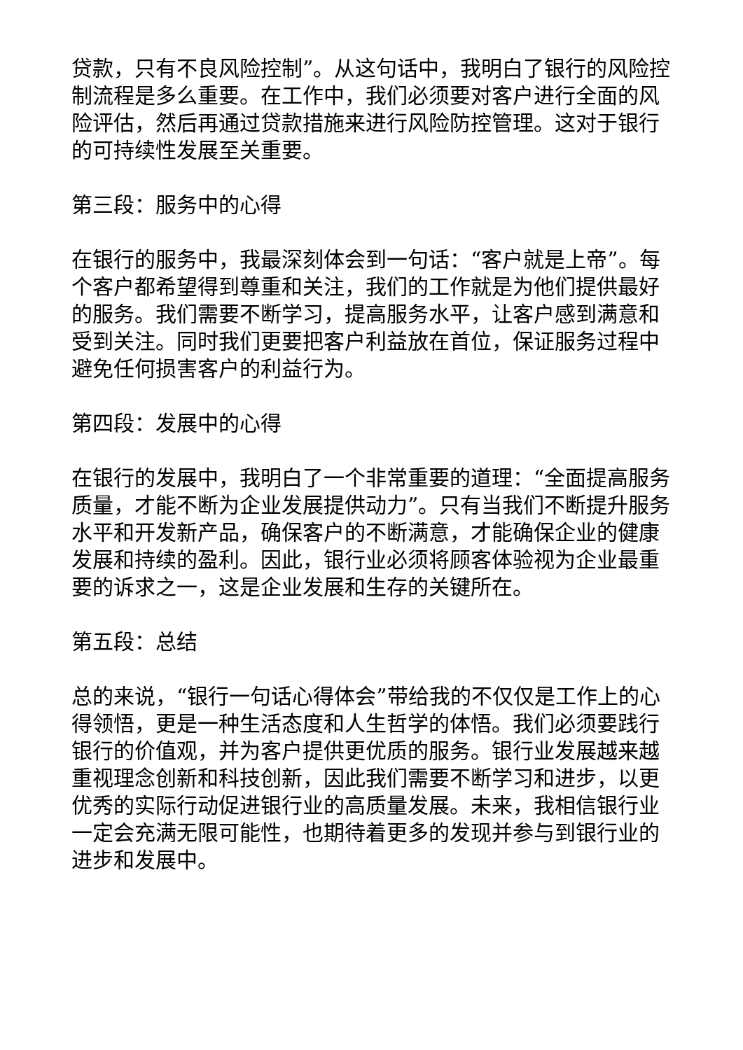贷款，只有不良风险控制”。从这句话中，我明白了银行的风险控制流程是多么重要。在工作中，我们必须要对客户进行全面的风险评估，然后再通过贷款措施来进行风险防控管理。这对于银行的可持续性发展至关重要。
第三段：服务中的心得
在银行的服务中，我最深刻体会到一句话：“客户就是上帝”。每个客户都希望得到尊重和关注，我们的工作就是为他们提供最好的服务。我们需要不断学习，提高服务水平，让客户感到满意和受到关注。同时我们更要把客户利益放在首位，保证服务过程中避免任何损害客户的利益行为。
第四段：发展中的心得
在银行的发展中，我明白了一个非常重要的道理：“全面提高服务质量，才能不断为企业发展提供动力”。只有当我们不断提升服务水平和开发新产品，确保客户的不断满意，才能确保企业的健康发展和持续的盈利。因此，银行业必须将顾客体验视为企业最重要的诉求之一，这是企业发展和生存的关键所在。
第五段：总结
总的来说，“银行一句话心得体会”带给我的不仅仅是工作上的心得领悟，更是一种生活态度和人生哲学的体悟。我们必须要践行银行的价值观，并为客户提供更优质的服务。银行业发展越来越重视理念创新和科技创新，因此我们需要不断学习和进步，以更优秀的实际行动促进银行业的高质量发展。未来，我相信银行业一定会充满无限可能性，也期待着更多的发现并参与到银行业的进步和发展中。